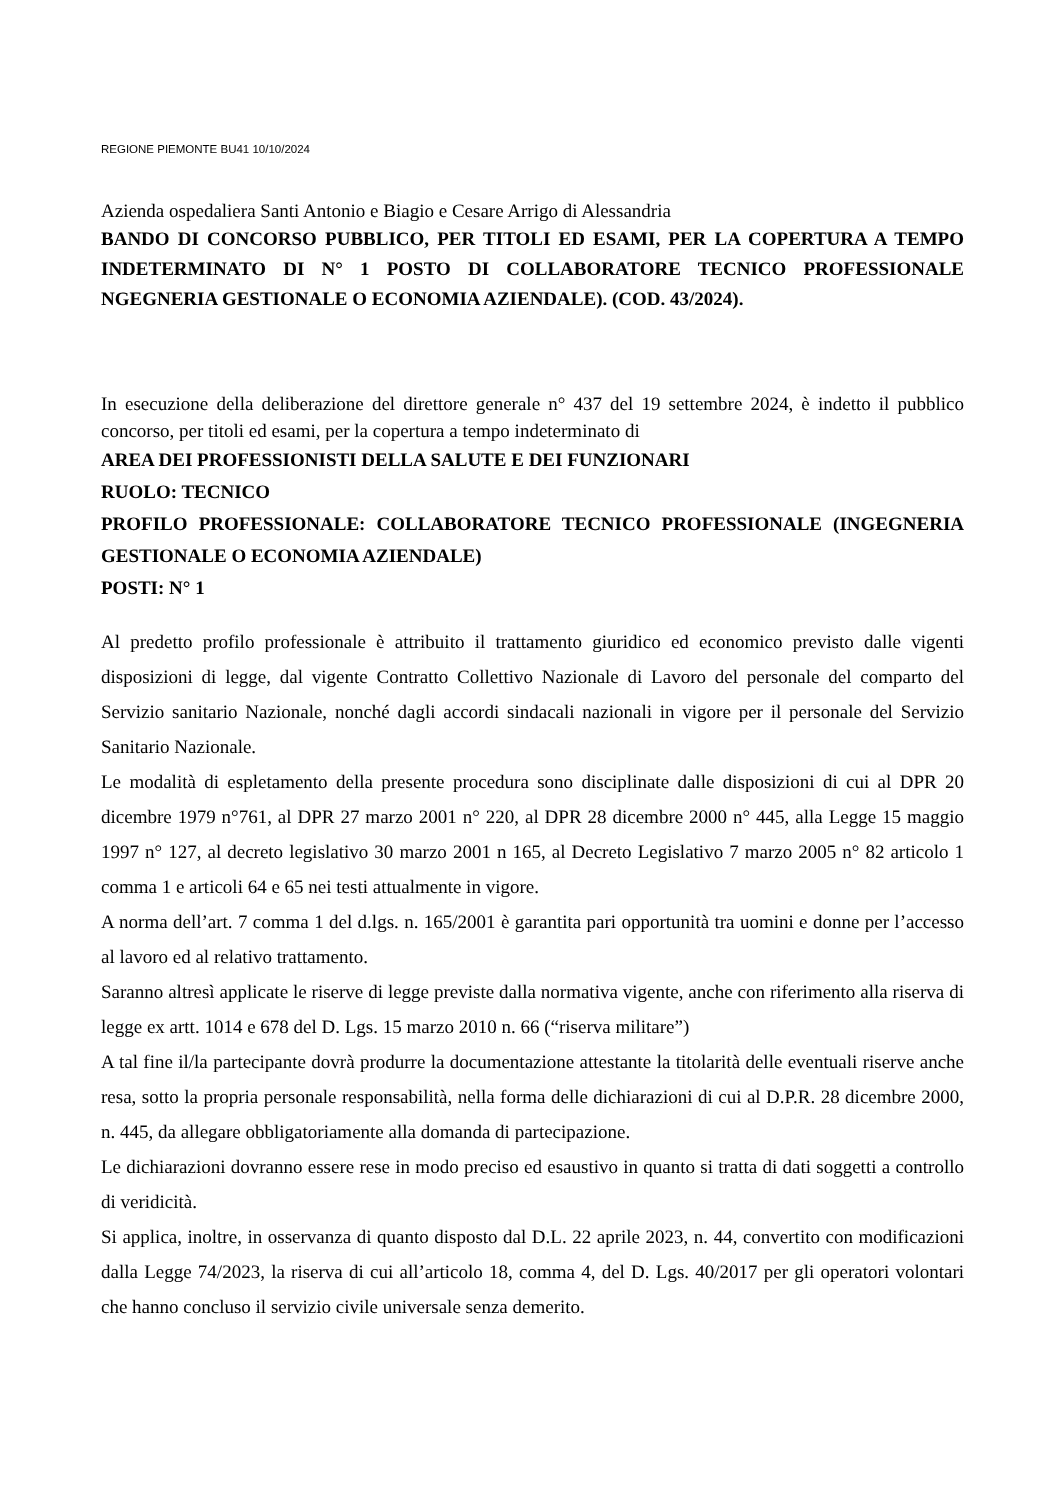REGIONE PIEMONTE BU41 10/10/2024
Azienda ospedaliera Santi Antonio e Biagio e Cesare Arrigo di Alessandria
BANDO DI CONCORSO PUBBLICO, PER TITOLI ED ESAMI, PER LA COPERTURA A TEMPO INDETERMINATO DI N° 1 POSTO DI COLLABORATORE TECNICO PROFESSIONALE NGEGNERIA GESTIONALE O ECONOMIA AZIENDALE). (COD. 43/2024).
In esecuzione della deliberazione del direttore generale n° 437 del 19 settembre 2024, è indetto il pubblico concorso, per titoli ed esami, per la copertura a tempo indeterminato di
AREA DEI PROFESSIONISTI DELLA SALUTE E DEI FUNZIONARI
RUOLO: TECNICO
PROFILO PROFESSIONALE: COLLABORATORE TECNICO PROFESSIONALE (INGEGNERIA GESTIONALE O ECONOMIA AZIENDALE)
POSTI: N° 1
Al predetto profilo professionale è attribuito il trattamento giuridico ed economico previsto dalle vigenti disposizioni di legge, dal vigente Contratto Collettivo Nazionale di Lavoro del personale del comparto del Servizio sanitario Nazionale, nonché dagli accordi sindacali nazionali in vigore per il personale del Servizio Sanitario Nazionale.
Le modalità di espletamento della presente procedura sono disciplinate dalle disposizioni di cui al DPR 20 dicembre 1979 n°761, al DPR 27 marzo 2001 n° 220, al DPR 28 dicembre 2000 n° 445, alla Legge 15 maggio 1997 n° 127, al decreto legislativo 30 marzo 2001 n 165, al Decreto Legislativo 7 marzo 2005 n° 82 articolo 1 comma 1 e articoli 64 e 65 nei testi attualmente in vigore.
A norma dell’art. 7 comma 1 del d.lgs. n. 165/2001 è garantita pari opportunità tra uomini e donne per l’accesso al lavoro ed al relativo trattamento.
Saranno altresì applicate le riserve di legge previste dalla normativa vigente, anche con riferimento alla riserva di legge ex artt. 1014 e 678 del D. Lgs. 15 marzo 2010 n. 66 (“riserva militare”)
A tal fine il/la partecipante dovrà produrre la documentazione attestante la titolarità delle eventuali riserve anche resa, sotto la propria personale responsabilità, nella forma delle dichiarazioni di cui al D.P.R. 28 dicembre 2000, n. 445, da allegare obbligatoriamente alla domanda di partecipazione.
Le dichiarazioni dovranno essere rese in modo preciso ed esaustivo in quanto si tratta di dati soggetti a controllo di veridicità.
Si applica, inoltre, in osservanza di quanto disposto dal D.L. 22 aprile 2023, n. 44, convertito con modificazioni dalla Legge 74/2023, la riserva di cui all’articolo 18, comma 4, del D. Lgs. 40/2017 per gli operatori volontari che hanno concluso il servizio civile universale senza demerito.